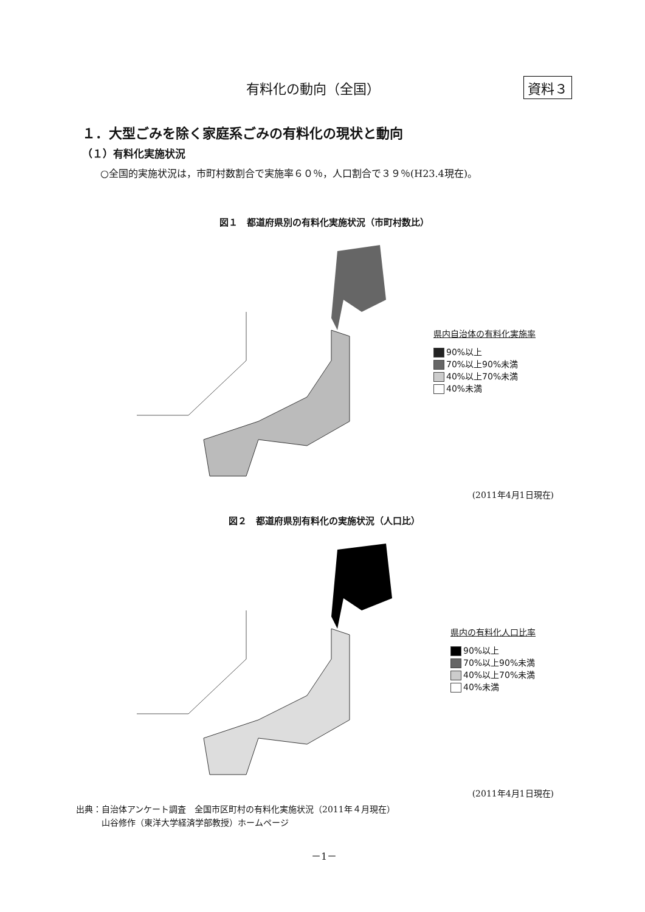有料化の動向（全国） 資料３
１．大型ごみを除く家庭系ごみの有料化の現状と動向
（１）有料化実施状況
○全国的実施状況は，市町村数割合で実施率６０％，人口割合で３９％(H23.4現在)。
図１　都道府県別の有料化実施状況（市町村数比）
県内自治体の有料化実施率
90%以上
70%以上90%未満
40%以上70%未満
40%未満
(2011年4月1日現在)
図２　都道府県別有料化の実施状況（人口比）
県内の有料化人口比率
90%以上
70%以上90%未満
40%以上70%未満
40%未満
(2011年4月1日現在)
出典：自治体アンケート調査　全国市区町村の有料化実施状況（2011年４月現在）
　　　山谷修作（東洋大学経済学部教授）ホームページ
－1－